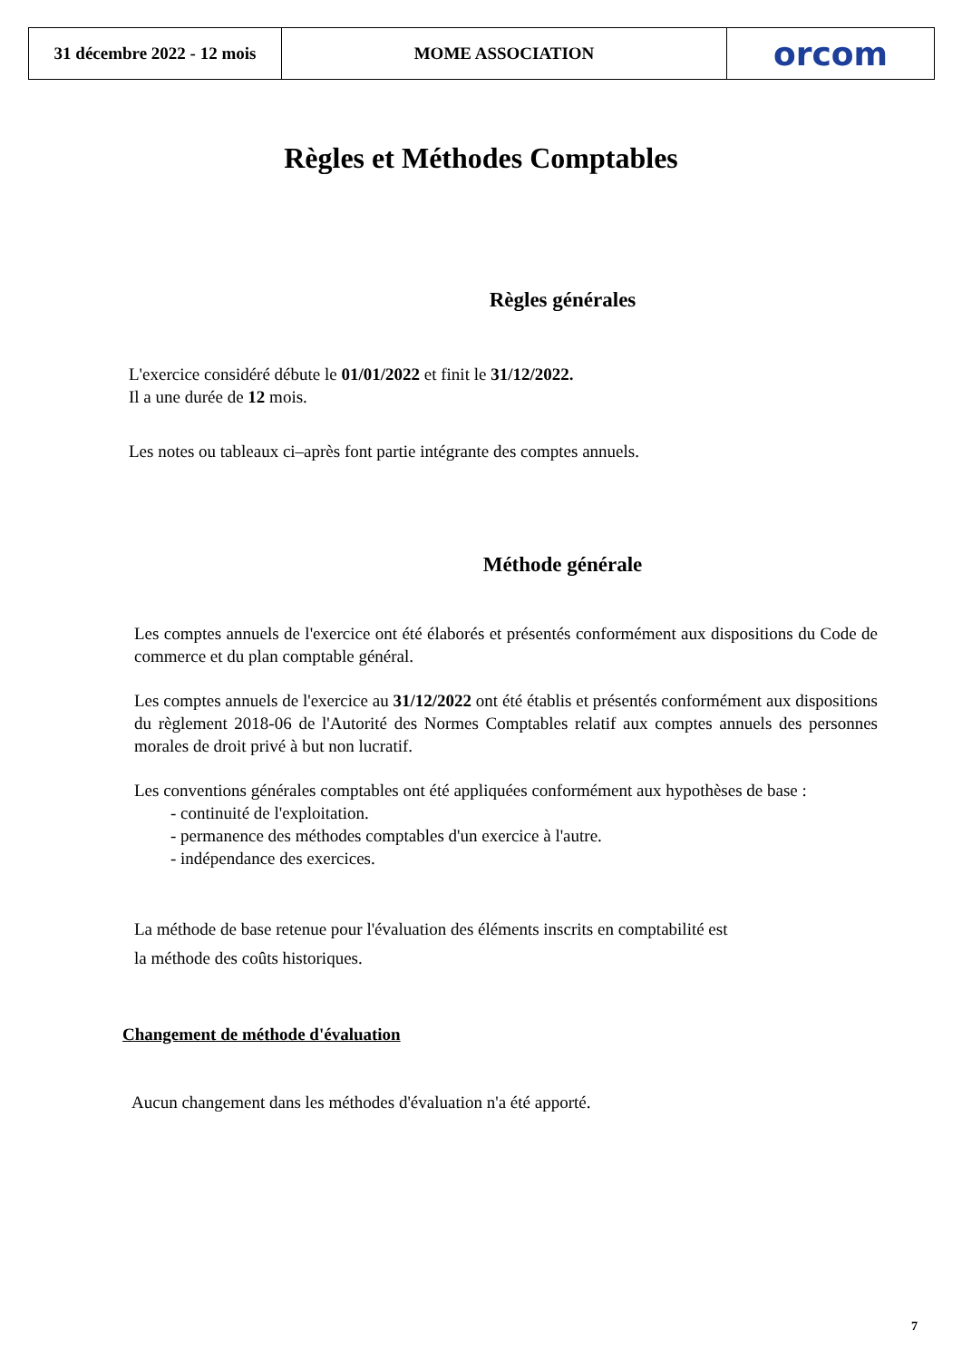31 décembre 2022 - 12 mois
MOME ASSOCIATION orcom
Règles et Méthodes Comptables
Règles générales
L'exercice considéré débute le 01/01/2022 et finit le 31/12/2022.
Il a une durée de 12 mois.
Les notes ou tableaux ci–après font partie intégrante des comptes annuels.
Méthode générale
Les comptes annuels de l'exercice ont été élaborés et présentés conformément aux dispositions du Code de commerce et du plan comptable général.
Les comptes annuels de l'exercice au 31/12/2022 ont été établis et présentés conformément aux dispositions du règlement 2018-06 de l'Autorité des Normes Comptables relatif aux comptes annuels des personnes morales de droit privé à but non lucratif.
Les conventions générales comptables ont été appliquées conformément aux hypothèses de base :
- continuité de l'exploitation.
- permanence des méthodes comptables d'un exercice à l'autre.
- indépendance des exercices.
La méthode de base retenue pour l'évaluation des éléments inscrits en comptabilité est
la méthode des coûts historiques.
Changement de méthode d'évaluation
Aucun changement dans les méthodes d'évaluation n'a été apporté.
7